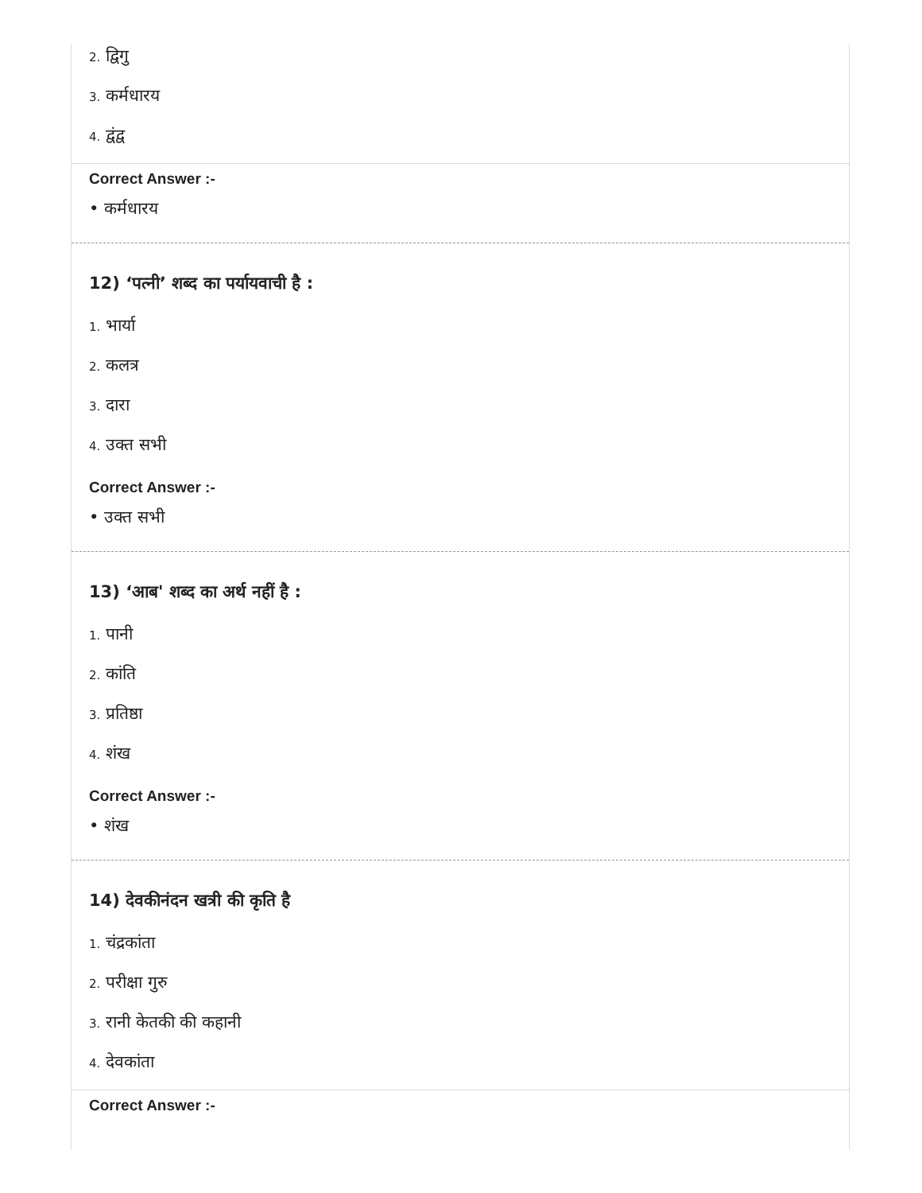2. द्विगु
3. कर्मधारय
4. द्वंद्व
Correct Answer :-
• कर्मधारय
12) ‘पत्नी’ शब्द का पर्यायवाची है :
1. भार्या
2. कलत्र
3. दारा
4. उक्त सभी
Correct Answer :-
• उक्त सभी
13) ‘आब' शब्द का अर्थ नहीं है :
1. पानी
2. कांति
3. प्रतिष्ठा
4. शंख
Correct Answer :-
• शंख
14) देवकीनंदन खत्री की कृति है
1. चंद्रकांता
2. परीक्षा गुरु
3. रानी केतकी की कहानी
4. देवकांता
Correct Answer :-